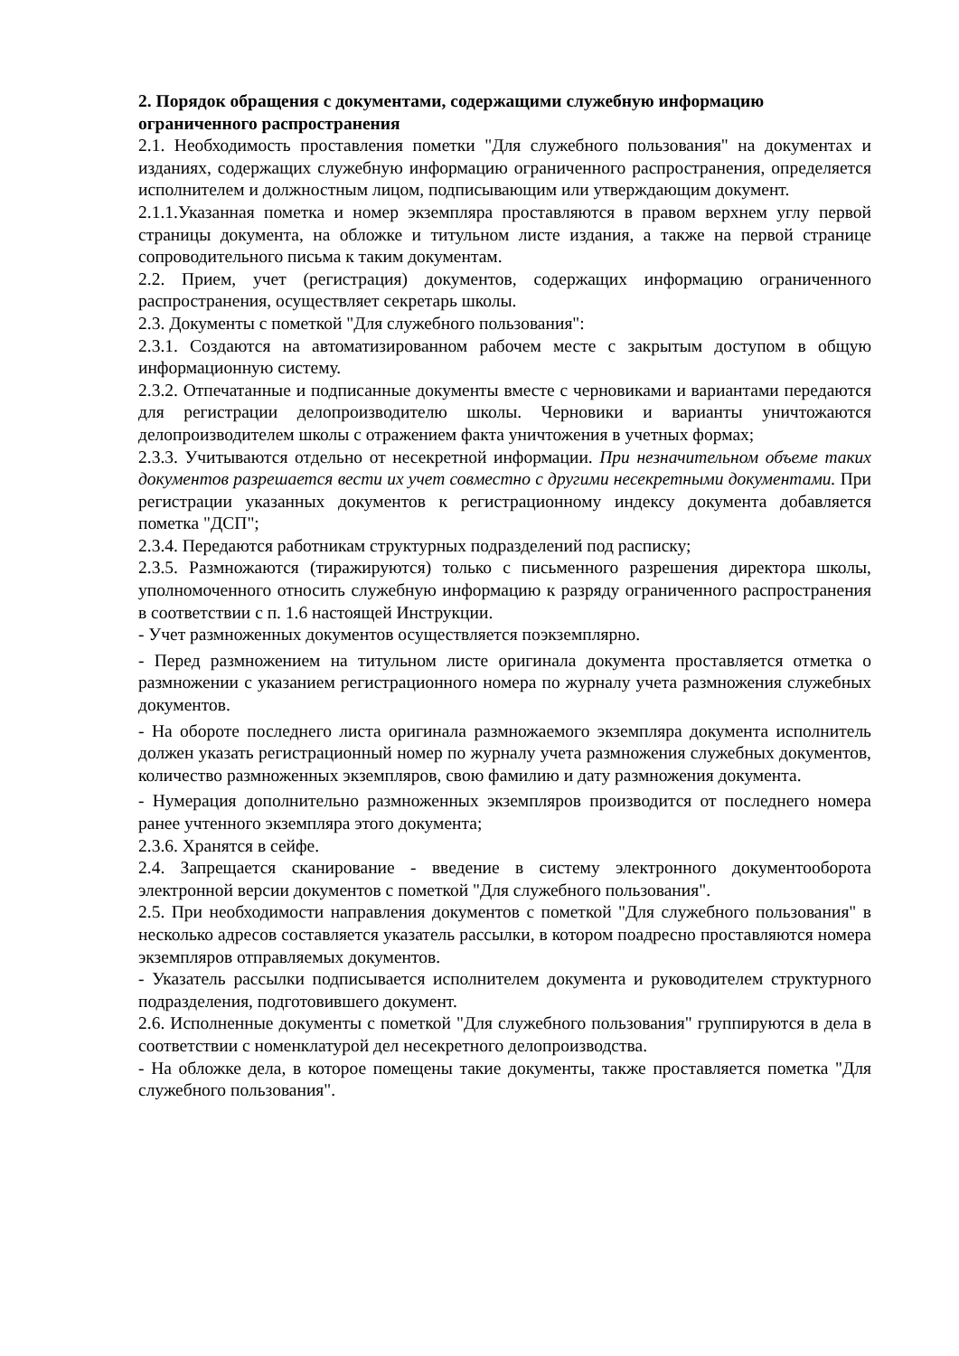2. Порядок обращения с документами, содержащими служебную информацию ограниченного распространения
2.1. Необходимость проставления пометки "Для служебного пользования" на документах и изданиях, содержащих служебную информацию ограниченного распространения, определяется исполнителем и должностным лицом, подписывающим или утверждающим документ.
2.1.1.Указанная пометка и номер экземпляра проставляются в правом верхнем углу первой страницы документа, на обложке и титульном листе издания, а также на первой странице сопроводительного письма к таким документам.
2.2. Прием, учет (регистрация) документов, содержащих информацию ограниченного распространения, осуществляет секретарь школы.
2.3. Документы с пометкой "Для служебного пользования":
2.3.1. Создаются на автоматизированном рабочем месте с закрытым доступом в общую информационную систему.
2.3.2. Отпечатанные и подписанные документы вместе с черновиками и вариантами передаются для регистрации делопроизводителю школы. Черновики и варианты уничтожаются делопроизводителем школы с отражением факта уничтожения в учетных формах;
2.3.3. Учитываются отдельно от несекретной информации. При незначительном объеме таких документов разрешается вести их учет совместно с другими несекретными документами. При регистрации указанных документов к регистрационному индексу документа добавляется пометка "ДСП";
2.3.4. Передаются работникам структурных подразделений под расписку;
2.3.5. Размножаются (тиражируются) только с письменного разрешения директора школы, уполномоченного относить служебную информацию к разряду ограниченного распространения в соответствии с п. 1.6 настоящей Инструкции.
- Учет размноженных документов осуществляется поэкземплярно.
- Перед размножением на титульном листе оригинала документа проставляется отметка о размножении с указанием регистрационного номера по журналу учета размножения служебных документов.
- На обороте последнего листа оригинала размножаемого экземпляра документа исполнитель должен указать регистрационный номер по журналу учета размножения служебных документов, количество размноженных экземпляров, свою фамилию и дату размножения документа.
- Нумерация дополнительно размноженных экземпляров производится от последнего номера ранее учтенного экземпляра этого документа;
2.3.6. Хранятся в сейфе.
2.4. Запрещается сканирование - введение в систему электронного документооборота электронной версии документов с пометкой "Для служебного пользования".
2.5. При необходимости направления документов с пометкой "Для служебного пользования" в несколько адресов составляется указатель рассылки, в котором поадресно проставляются номера экземпляров отправляемых документов.
- Указатель рассылки подписывается исполнителем документа и руководителем структурного подразделения, подготовившего документ.
2.6. Исполненные документы с пометкой "Для служебного пользования" группируются в дела в соответствии с номенклатурой дел несекретного делопроизводства.
- На обложке дела, в которое помещены такие документы, также проставляется пометка "Для служебного пользования".